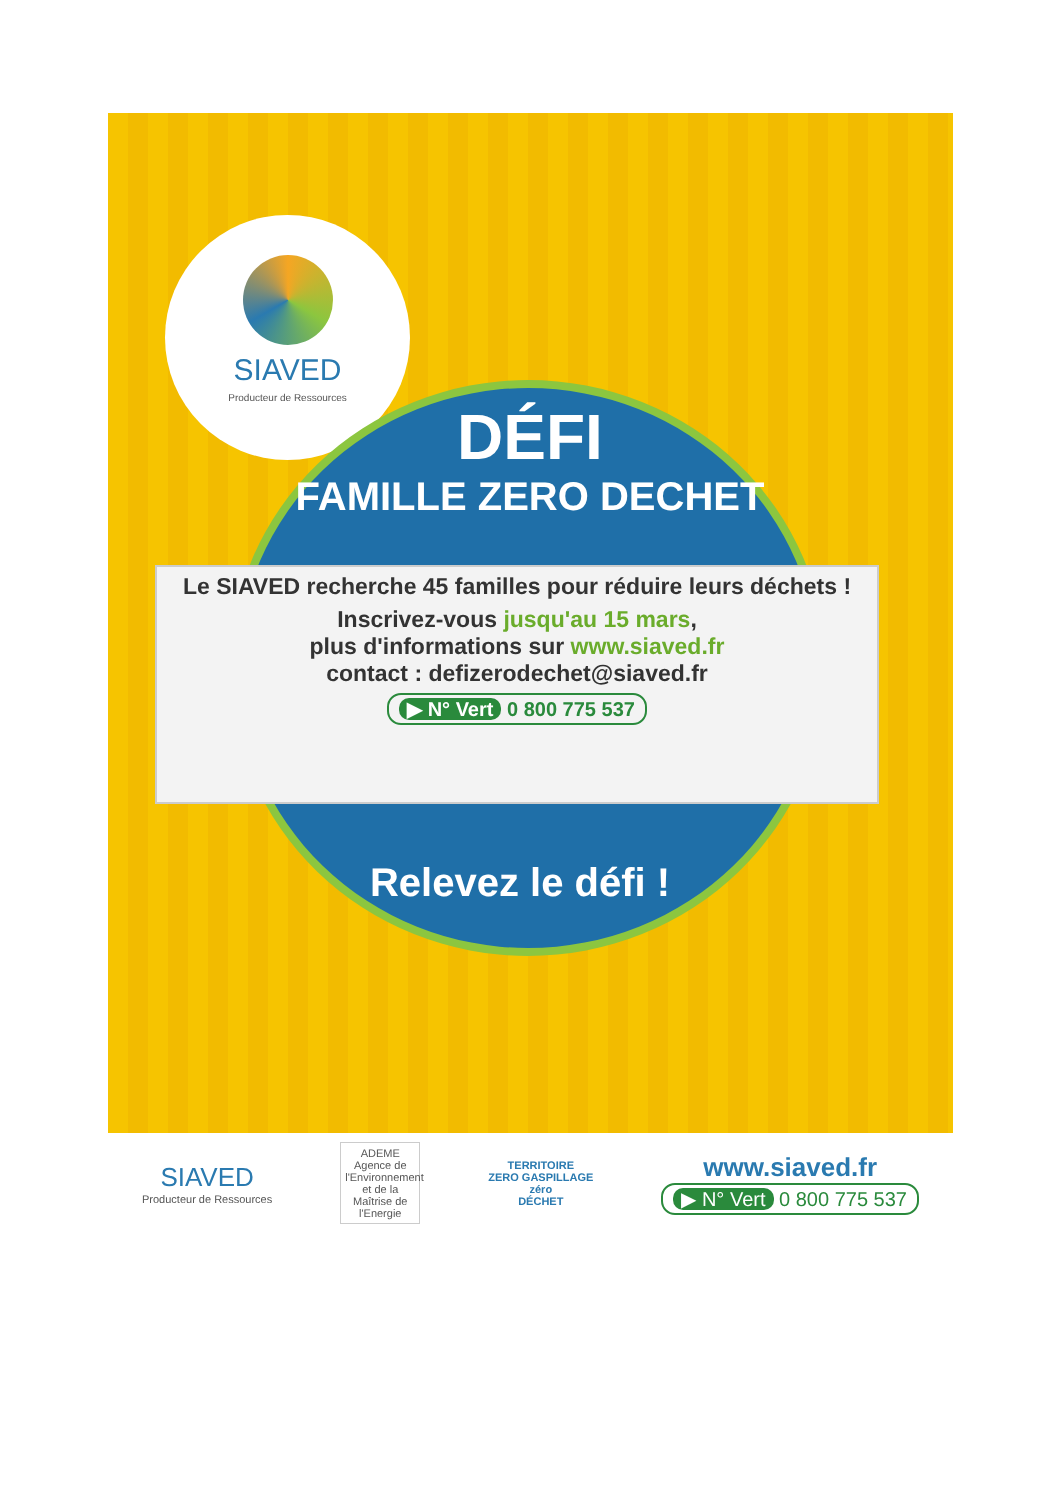SIAVED
Producteur de Ressources
DÉFI
FAMILLE ZERO DECHET
Le SIAVED recherche 45 familles pour réduire leurs déchets !
Inscrivez-vous jusqu'au 15 mars,
plus d'informations sur www.siaved.fr
contact : defizerodechet@siaved.fr
▶ N° Vert 0 800 775 537
Relevez le défi !
SIAVED
Producteur de Ressources
ADEME
Agence de l'Environnement et de la Maîtrise de l'Energie
TERRITOIRE
ZERO GASPILLAGE
zéro
DÉCHET
www.siaved.fr
▶ N° Vert 0 800 775 537